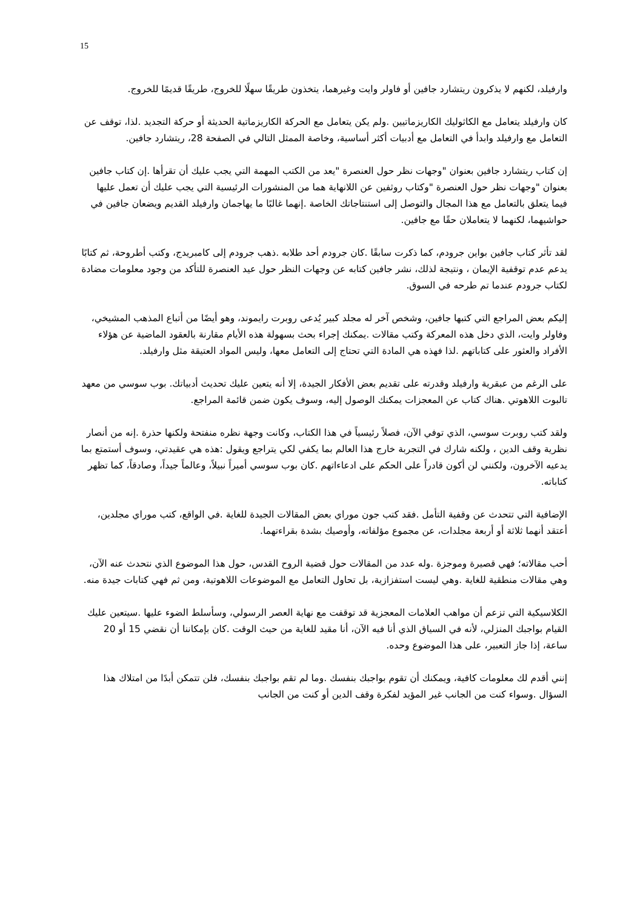15
وارفيلد، لكنهم لا يذكرون ريتشارد جافين أو فاولر وايت وغيرهما، يتخذون طريقًا سهلًا للخروج، طريقًا قديمًا للخروج.
كان وارفيلد يتعامل مع الكاثوليك الكاريزماتيين .ولم يكن يتعامل مع الحركة الكاريزماتية الحديثة أو حركة التجديد .لذا، توقف عن التعامل مع وارفيلد وابدأ في التعامل مع أدبيات أكثر أساسية، وخاصة الممثل التالي في الصفحة 28، ريتشارد جافين.
إن كتاب ريتشارد جافين بعنوان "وجهات نظر حول العنصرة "يعد من الكتب المهمة التي يجب عليك أن تقرأها .إن كتاب جافين بعنوان "وجهات نظر حول العنصرة "وكتاب روثفين عن اللانهاية هما من المنشورات الرئيسية التي يجب عليك أن تعمل عليها فيما يتعلق بالتعامل مع هذا المجال والتوصل إلى استنتاجاتك الخاصة .إنهما غالبًا ما يهاجمان وارفيلد القديم ويضعان جافين في حواشيهما، لكنهما لا يتعاملان حقًا مع جافين.
لقد تأثر كتاب جافين بواين جرودم، كما ذكرت سابقًا .كان جرودم أحد طلابه .ذهب جرودم إلى كامبريدج، وكتب أطروحة، ثم كتابًا يدعم عدم توقفية الإيمان ، ونتيجة لذلك، نشر جافين كتابه عن وجهات النظر حول عيد العنصرة للتأكد من وجود معلومات مضادة لكتاب جرودم عندما تم طرحه في السوق.
إليكم بعض المراجع التي كتبها جافين، وشخص آخر له مجلد كبير يُدعى روبرت رايموند، وهو أيضًا من أتباع المذهب المشيخي، وفاولر وايت، الذي دخل هذه المعركة وكتب مقالات .يمكنك إجراء بحث بسهولة هذه الأيام مقارنة بالعقود الماضية عن هؤلاء الأفراد والعثور على كتاباتهم .لذا فهذه هي المادة التي تحتاج إلى التعامل معها، وليس المواد العتيقة مثل وارفيلد.
على الرغم من عبقرية وارفيلد وقدرته على تقديم بعض الأفكار الجيدة، إلا أنه يتعين عليك تحديث أدبياتك. بوب سوسي من معهد تالبوت اللاهوتي .هناك كتاب عن المعجزات يمكنك الوصول إليه، وسوف يكون ضمن قائمة المراجع.
ولقد كتب روبرت سوسي، الذي توفي الآن، فصلاً رئيسياً في هذا الكتاب، وكانت وجهة نظره منفتحة ولكنها حذرة .إنه من أنصار نظرية وقف الدين ، ولكنه شارك في التجربة خارج هذا العالم بما يكفي لكي يتراجع ويقول :هذه هي عقيدتي، وسوف أستمتع بما يدعيه الآخرون، ولكنني لن أكون قادراً على الحكم على ادعاءاتهم .كان بوب سوسي أميراً نبيلاً، وعالماً جيداً، وصادقاً، كما تظهر كتاباته.
الإضافية التي تتحدث عن وقفية التأمل .فقد كتب جون موراي بعض المقالات الجيدة للغاية .في الواقع، كتب موراي مجلدين، أعتقد أنهما ثلاثة أو أربعة مجلدات، عن مجموع مؤلفاته، وأوصيك بشدة بقراءتهما.
أحب مقالاته؛ فهي قصيرة وموجزة .وله عدد من المقالات حول قضية الروح القدس، حول هذا الموضوع الذي نتحدث عنه الآن، وهي مقالات منطقية للغاية .وهي ليست استفزازية، بل تحاول التعامل مع الموضوعات اللاهوتية، ومن ثم فهي كتابات جيدة منه.
الكلاسيكية التي تزعم أن مواهب العلامات المعجزية قد توقفت مع نهاية العصر الرسولي، وسأسلط الضوء عليها .سيتعين عليك القيام بواجبك المنزلي، لأنه في السياق الذي أنا فيه الآن، أنا مقيد للغاية من حيث الوقت .كان بإمكاننا أن نقضي 15 أو 20 ساعة، إذا جاز التعبير، على هذا الموضوع وحده.
إنني أقدم لك معلومات كافية، ويمكنك أن تقوم بواجبك بنفسك .وما لم تقم بواجبك بنفسك، فلن تتمكن أبدًا من امتلاك هذا السؤال .وسواء كنت من الجانب غير المؤيد لفكرة وقف الدين أو كنت من الجانب